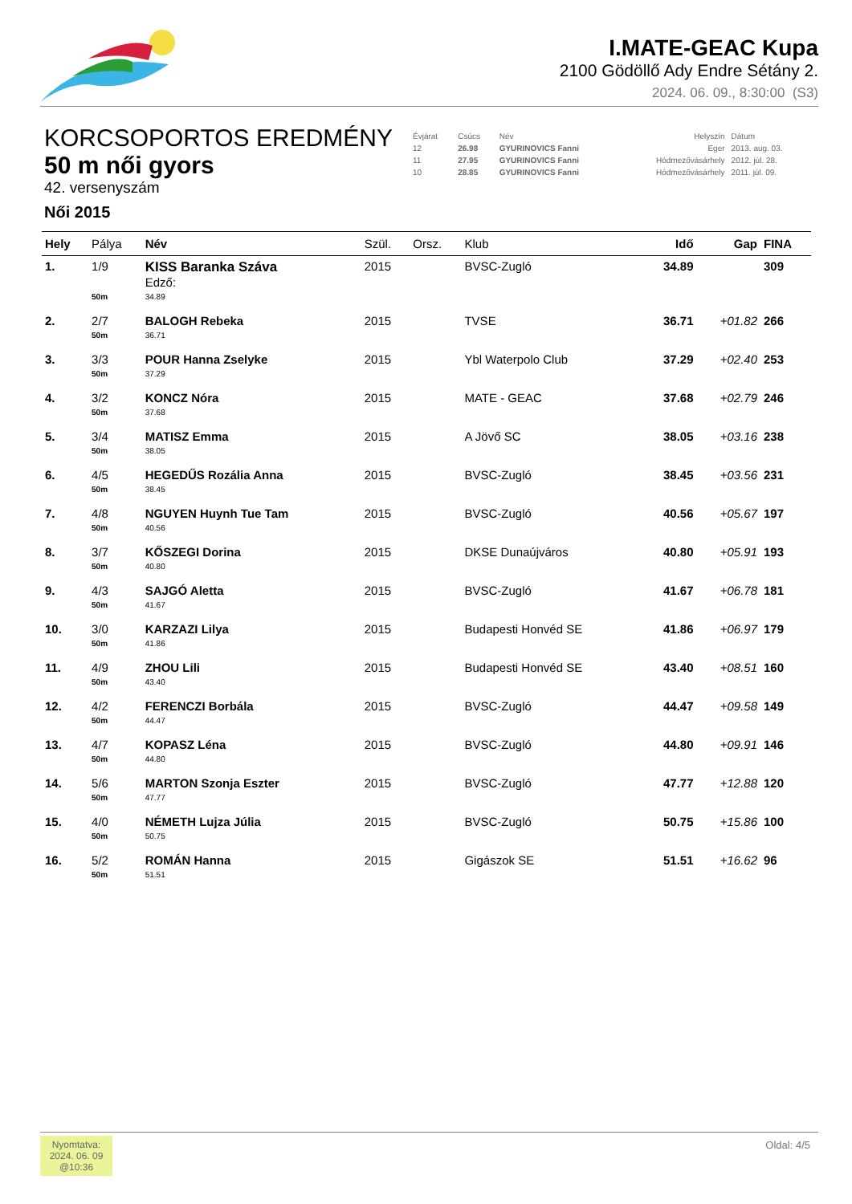I.MATE-GEAC Kupa
2100 Gödöllő Ady Endre Sétány 2.
2024. 06. 09., 8:30:00 (S3)
KORCSOPORTOS EREDMÉNY
50 m női gyors
42. versenyszám
Női 2015
| Évjárat | Csúcs | Név | Helyszín | Dátum |
| --- | --- | --- | --- | --- |
| 12 | 26.98 | GYURINOVICS Fanni | Eger | 2013. aug. 03. |
| 11 | 27.95 | GYURINOVICS Fanni | Hódmezővásárhely | 2012. júl. 28. |
| 10 | 28.85 | GYURINOVICS Fanni | Hódmezővásárhely | 2011. júl. 09. |
| Hely | Pálya | Név | Szül. | Orsz. | Klub | Idő | Gap | FINA |
| --- | --- | --- | --- | --- | --- | --- | --- | --- |
| 1. | 1/9 | KISS Baranka Száva Edző: | 2015 | | BVSC-Zugló | 34.89 | | 309 |
| | 50m | 34.89 | | | | | | |
| 2. | 2/7 | BALOGH Rebeka | 2015 | | TVSE | 36.71 | +01.82 | 266 |
| | 50m | 36.71 | | | | | | |
| 3. | 3/3 | POUR Hanna Zselyke | 2015 | | Ybl Waterpolo Club | 37.29 | +02.40 | 253 |
| | 50m | 37.29 | | | | | | |
| 4. | 3/2 | KONCZ Nóra | 2015 | | MATE - GEAC | 37.68 | +02.79 | 246 |
| | 50m | 37.68 | | | | | | |
| 5. | 3/4 | MATISZ Emma | 2015 | | A Jövő SC | 38.05 | +03.16 | 238 |
| | 50m | 38.05 | | | | | | |
| 6. | 4/5 | HEGEDŰS Rozália Anna | 2015 | | BVSC-Zugló | 38.45 | +03.56 | 231 |
| | 50m | 38.45 | | | | | | |
| 7. | 4/8 | NGUYEN Huynh Tue Tam | 2015 | | BVSC-Zugló | 40.56 | +05.67 | 197 |
| | 50m | 40.56 | | | | | | |
| 8. | 3/7 | KŐSZEGI Dorina | 2015 | | DKSE Dunaújváros | 40.80 | +05.91 | 193 |
| | 50m | 40.80 | | | | | | |
| 9. | 4/3 | SAJGÓ Aletta | 2015 | | BVSC-Zugló | 41.67 | +06.78 | 181 |
| | 50m | 41.67 | | | | | | |
| 10. | 3/0 | KARZAZI Lilya | 2015 | | Budapesti Honvéd SE | 41.86 | +06.97 | 179 |
| | 50m | 41.86 | | | | | | |
| 11. | 4/9 | ZHOU Lili | 2015 | | Budapesti Honvéd SE | 43.40 | +08.51 | 160 |
| | 50m | 43.40 | | | | | | |
| 12. | 4/2 | FERENCZI Borbála | 2015 | | BVSC-Zugló | 44.47 | +09.58 | 149 |
| | 50m | 44.47 | | | | | | |
| 13. | 4/7 | KOPASZ Léna | 2015 | | BVSC-Zugló | 44.80 | +09.91 | 146 |
| | 50m | 44.80 | | | | | | |
| 14. | 5/6 | MARTON Szonja Eszter | 2015 | | BVSC-Zugló | 47.77 | +12.88 | 120 |
| | 50m | 47.77 | | | | | | |
| 15. | 4/0 | NÉMETH Lujza Júlia | 2015 | | BVSC-Zugló | 50.75 | +15.86 | 100 |
| | 50m | 50.75 | | | | | | |
| 16. | 5/2 | ROMÁN Hanna | 2015 | | Gigászok SE | 51.51 | +16.62 | 96 |
| | 50m | 51.51 | | | | | | |
Nyomtatva:
2024. 06. 09
@10:36
Oldal: 4/5